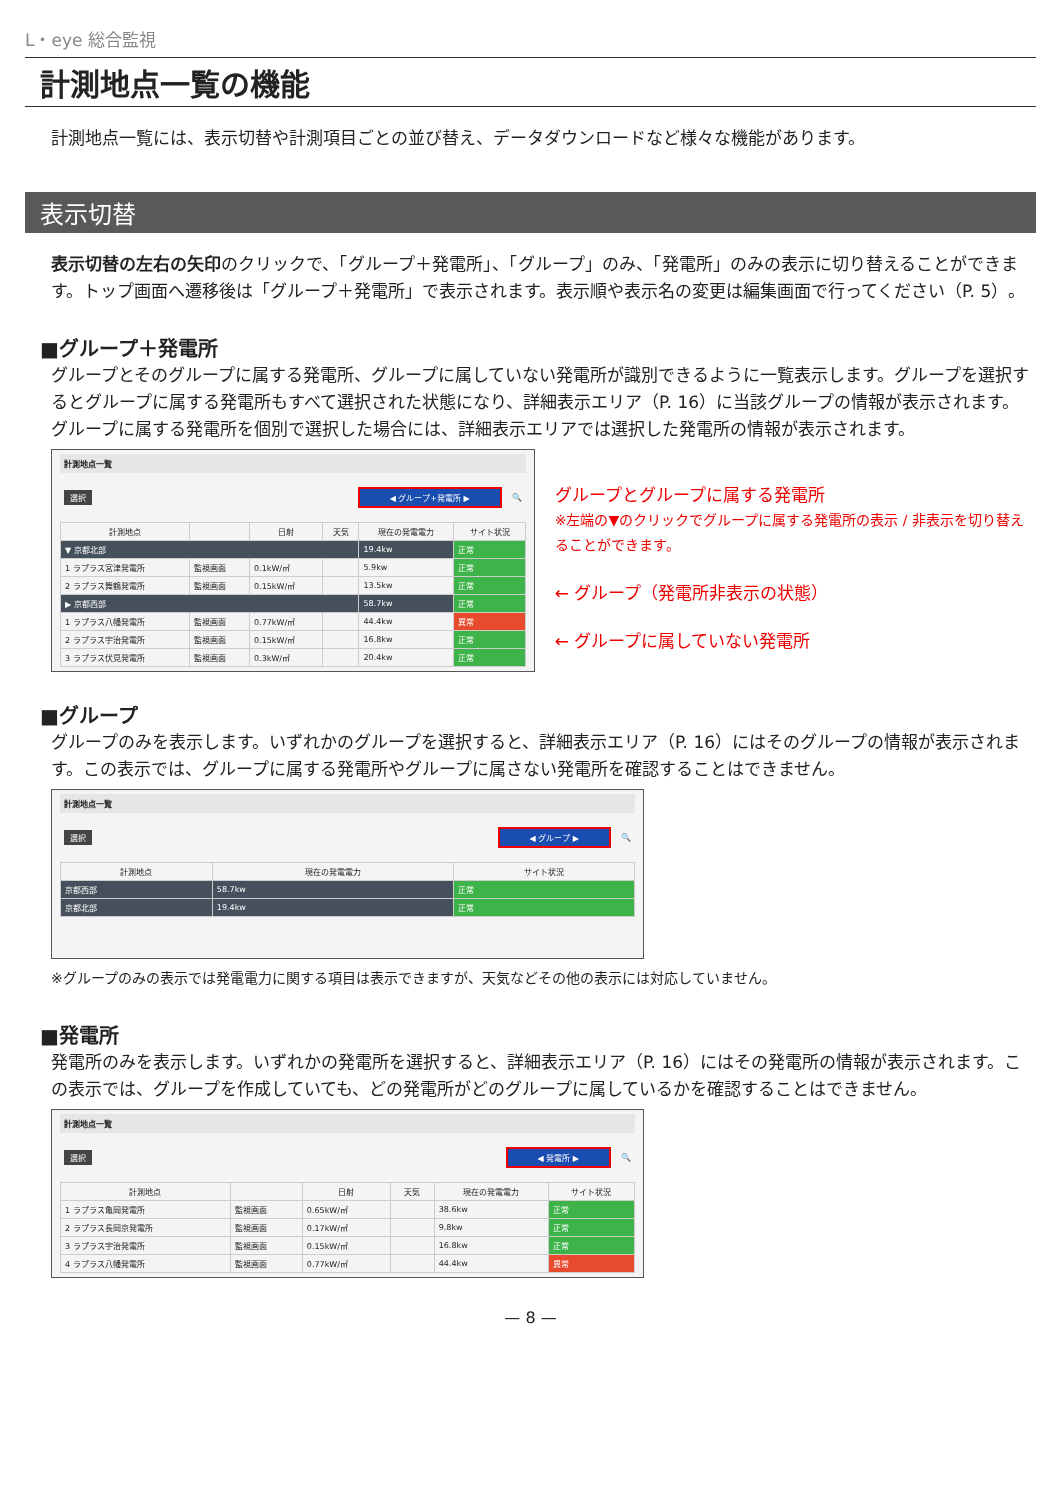L・eye 総合監視
計測地点一覧の機能
計測地点一覧には、表示切替や計測項目ごとの並び替え、データダウンロードなど様々な機能があります。
表示切替
表示切替の左右の矢印のクリックで、「グループ＋発電所」、「グループ」のみ、「発電所」のみの表示に切り替えることができます。トップ画面へ遷移後は「グループ＋発電所」で表示されます。表示順や表示名の変更は編集画面で行ってください（P. 5）。
■グループ＋発電所
グループとそのグループに属する発電所、グループに属していない発電所が識別できるように一覧表示します。グループを選択するとグループに属する発電所もすべて選択された状態になり、詳細表示エリア（P. 16）に当該グループの情報が表示されます。グループに属する発電所を個別で選択した場合には、詳細表示エリアでは選択した発電所の情報が表示されます。
計測地点一覧
選択 ◀ グループ+発電所 ▶ 🔍
| 計測地点 | | 日射 | 天気 | 現在の発電電力 | サイト状況 |
| --- | --- | --- | --- | --- | --- |
| ▼ 京都北部 | | | | 19.4kw | 正常 |
| 1 ラプラス宮津発電所 | 監視画面 | 0.1kW/㎡ | | 5.9kw | 正常 |
| 2 ラプラス舞鶴発電所 | 監視画面 | 0.15kW/㎡ | | 13.5kw | 正常 |
| ▶ 京都西部 | | | | 58.7kw | 正常 |
| 1 ラプラス八幡発電所 | 監視画面 | 0.77kW/㎡ | | 44.4kw | 異常 |
| 2 ラプラス宇治発電所 | 監視画面 | 0.15kW/㎡ | | 16.8kw | 正常 |
| 3 ラプラス伏見発電所 | 監視画面 | 0.3kW/㎡ | | 20.4kw | 正常 |
グループとグループに属する発電所
※左端の▼のクリックでグループに属する発電所の表示 / 非表示を切り替えることができます。
← グループ（発電所非表示の状態）
← グループに属していない発電所
■グループ
グループのみを表示します。いずれかのグループを選択すると、詳細表示エリア（P. 16）にはそのグループの情報が表示されます。この表示では、グループに属する発電所やグループに属さない発電所を確認することはできません。
計測地点一覧
選択 ◀ グループ ▶ 🔍
| 計測地点 | 現在の発電電力 | サイト状況 |
| --- | --- | --- |
| 京都西部 | 58.7kw | 正常 |
| 京都北部 | 19.4kw | 正常 |
※グループのみの表示では発電電力に関する項目は表示できますが、天気などその他の表示には対応していません。
■発電所
発電所のみを表示します。いずれかの発電所を選択すると、詳細表示エリア（P. 16）にはその発電所の情報が表示されます。この表示では、グループを作成していても、どの発電所がどのグループに属しているかを確認することはできません。
計測地点一覧
選択 ◀ 発電所 ▶ 🔍
| 計測地点 | | 日射 | 天気 | 現在の発電電力 | サイト状況 |
| --- | --- | --- | --- | --- | --- |
| 1 ラプラス亀岡発電所 | 監視画面 | 0.65kW/㎡ | | 38.6kw | 正常 |
| 2 ラプラス長岡京発電所 | 監視画面 | 0.17kW/㎡ | | 9.8kw | 正常 |
| 3 ラプラス宇治発電所 | 監視画面 | 0.15kW/㎡ | | 16.8kw | 正常 |
| 4 ラプラス八幡発電所 | 監視画面 | 0.77kW/㎡ | | 44.4kw | 異常 |
— 8 —